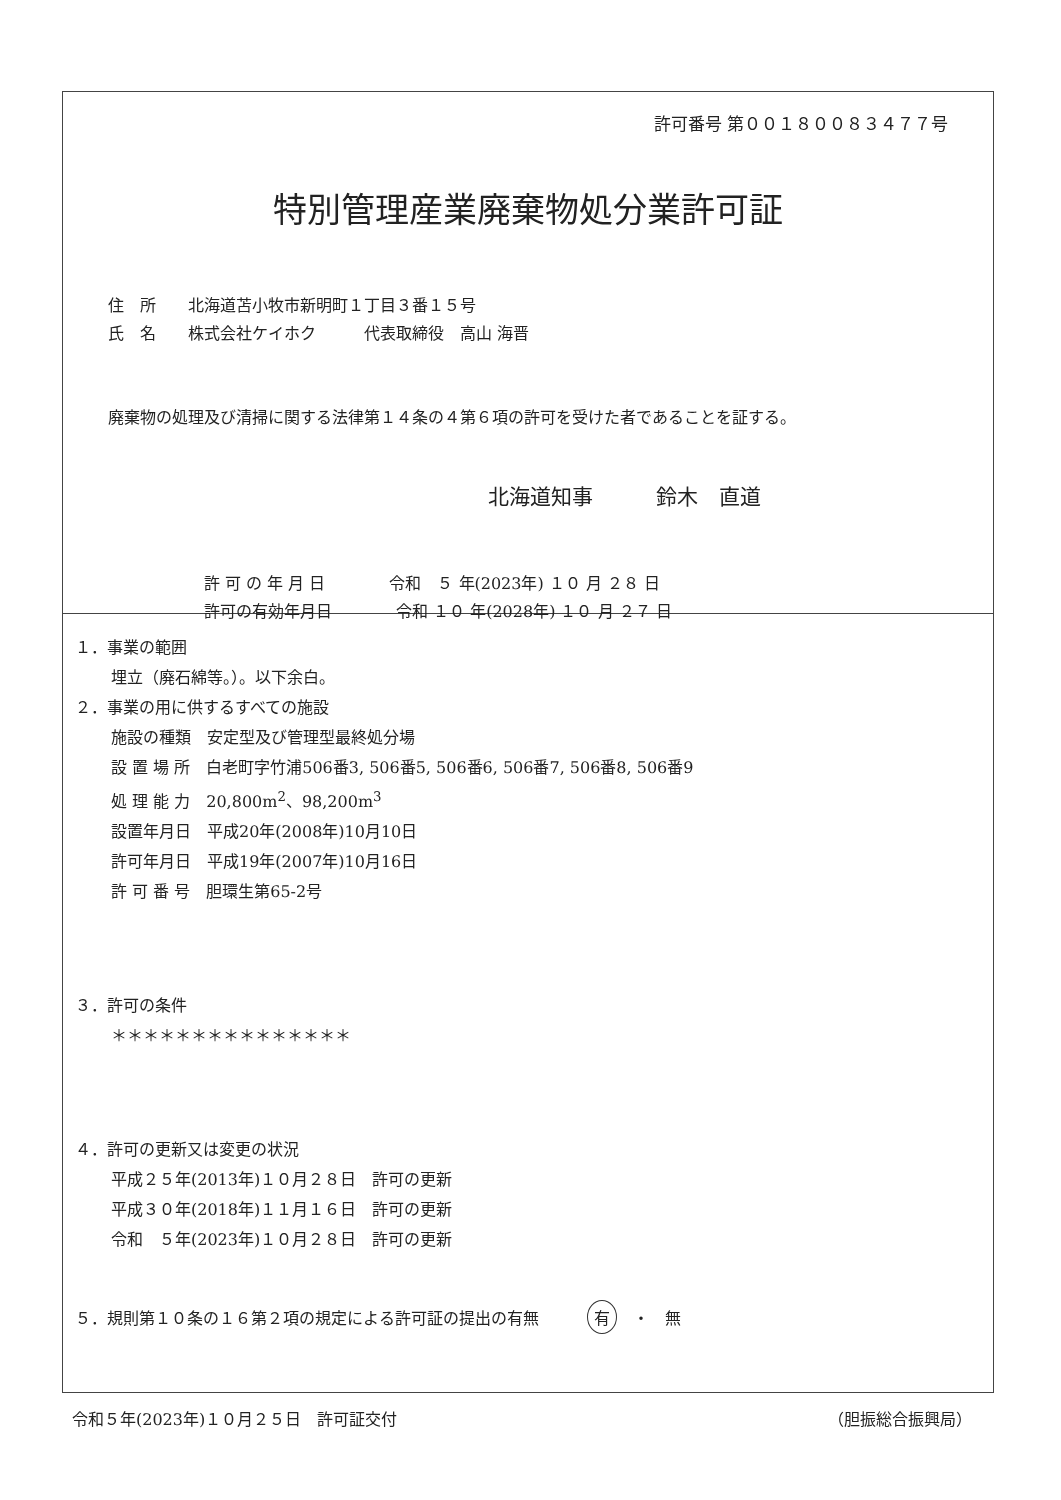許可番号 第００１８００８３４７７号
特別管理産業廃棄物処分業許可証
住　所　　北海道苫小牧市新明町１丁目３番１５号
氏　名　　株式会社ケイホク　　　代表取締役　高山 海晋
廃棄物の処理及び清掃に関する法律第１４条の４第６項の許可を受けた者であることを証する。
北海道知事　　　鈴木　直道
許 可 の 年 月 日　　　　令和　５ 年(2023年) １０ 月 ２８ 日
許可の有効年月日　　　　令和 １０ 年(2028年) １０ 月 ２７ 日
１．事業の範囲
埋立（廃石綿等。）。以下余白。
２．事業の用に供するすべての施設
施設の種類　安定型及び管理型最終処分場
設 置 場 所　白老町字竹浦506番3, 506番5, 506番6, 506番7, 506番8, 506番9
処 理 能 力　20,800m<sup>2</sup>、98,200m<sup>3</sup>
設置年月日　平成20年(2008年)10月10日
許可年月日　平成19年(2007年)10月16日
許 可 番 号　胆環生第65-2号
３．許可の条件
＊＊＊＊＊＊＊＊＊＊＊＊＊＊＊
４．許可の更新又は変更の状況
平成２５年(2013年)１０月２８日　許可の更新
平成３０年(2018年)１１月１６日　許可の更新
令和　５年(2023年)１０月２８日　許可の更新
５．規則第１０条の１６第２項の規定による許可証の提出の有無　　　有　・　無
令和５年(2023年)１０月２５日　許可証交付 （胆振総合振興局）